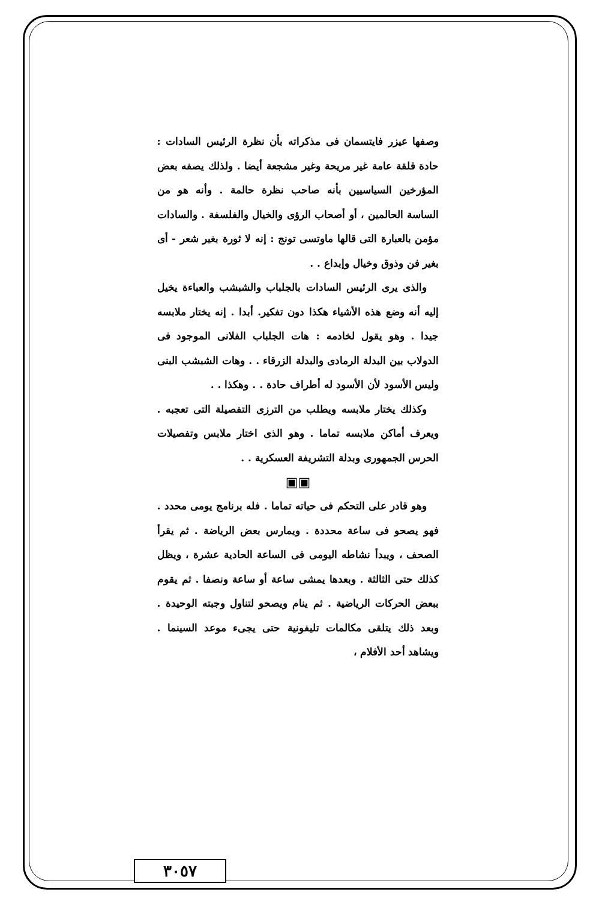وصفها عيزر فايتسمان فى مذكراته بأن نظرة الرئيس السادات : حادة قلقة عامة غير مريحة وغير مشجعة أيضا . ولذلك يصفه بعض المؤرخين السياسيين بأنه صاحب نظرة حالمة . وأنه هو من الساسة الحالمين ، أو أصحاب الرؤى والخيال والفلسفة . والسادات مؤمن بالعبارة التى قالها ماوتسى تونج : إنه لا ثورة بغير شعر - أى بغير فن وذوق وخيال وإبداع . .
والذى يرى الرئيس السادات بالجلباب والشبشب والعباءة يخيل إليه أنه وضع هذه الأشياء هكذا دون تفكير. أبدا . إنه يختار ملابسه جيدا . وهو يقول لخادمه : هات الجلباب الفلانى الموجود فى الدولاب بين البدلة الرمادى والبدلة الزرقاء . . وهات الشبشب البنى وليس الأسود لأن الأسود له أطراف حادة . . وهكذا . .
وكذلك يختار ملابسه ويطلب من الترزى التفصيلة التى تعجبه . ويعرف أماكن ملابسه تماما . وهو الذى اختار ملابس وتفصيلات الحرس الجمهورى وبدلة التشريفة العسكرية . .
▣▣
وهو قادر على التحكم فى حياته تماما . فله برنامج يومى محدد . فهو يصحو فى ساعة محددة . ويمارس بعض الرياضة . ثم يقرأ الصحف ، ويبدأ نشاطه اليومى فى الساعة الحادية عشرة ، ويظل كذلك حتى الثالثة . وبعدها يمشى ساعة أو ساعة ونصفا . ثم يقوم ببعض الحركات الرياضية . ثم ينام ويصحو لتناول وجبته الوحيدة . وبعد ذلك يتلقى مكالمات تليفونية حتى يجىء موعد السينما . ويشاهد أحد الأفلام ،
٣٠٥٧